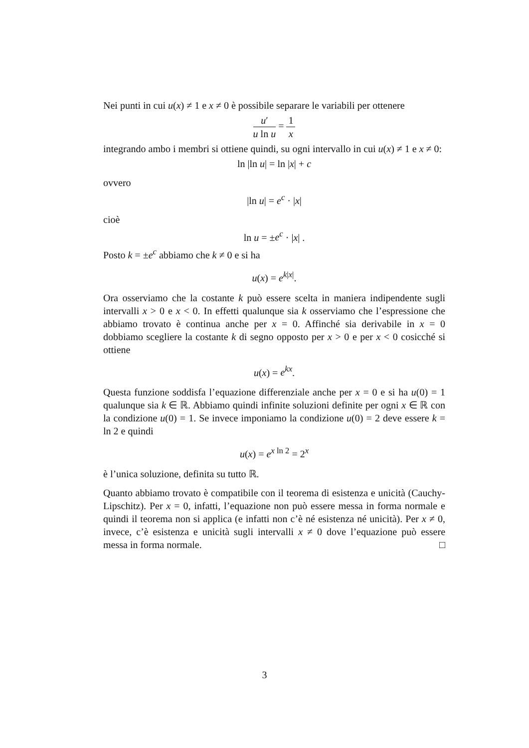Nei punti in cui u(x) ≠ 1 e x ≠ 0 è possibile separare le variabili per ottenere
u′ u ln u = 1 x
integrando ambo i membri si ottiene quindi, su ogni intervallo in cui u(x) ≠ 1 e x ≠ 0:
ln |ln u| = ln |x| + c
ovvero
|ln u| = e<sup>c</sup> · |x|
cioè
ln u = ±e<sup>c</sup> · |x| .
Posto k = ±e<sup>c</sup> abbiamo che k ≠ 0 e si ha
u(x) = e<sup>k|x|</sup>.
Ora osserviamo che la costante k può essere scelta in maniera indipendente sugli intervalli x > 0 e x < 0. In effetti qualunque sia k osserviamo che l’espressione che abbiamo trovato è continua anche per x = 0. Affinché sia derivabile in x = 0 dobbiamo scegliere la costante k di segno opposto per x > 0 e per x < 0 cosicché si ottiene
u(x) = e<sup>kx</sup>.
Questa funzione soddisfa l’equazione differenziale anche per x = 0 e si ha u(0) = 1 qualunque sia k ∈ ℝ. Abbiamo quindi infinite soluzioni definite per ogni x ∈ ℝ con la condizione u(0) = 1. Se invece imponiamo la condizione u(0) = 2 deve essere k = ln 2 e quindi
u(x) = e<sup>x ln 2</sup> = 2<sup>x</sup>
è l’unica soluzione, definita su tutto ℝ.
Quanto abbiamo trovato è compatibile con il teorema di esistenza e unicità (Cauchy-Lipschitz). Per x = 0, infatti, l’equazione non può essere messa in forma normale e quindi il teorema non si applica (e infatti non c’è né esistenza né unicità). Per x ≠ 0, invece, c’è esistenza e unicità sugli intervalli x ≠ 0 dove l’equazione può essere messa in forma normale. □
3